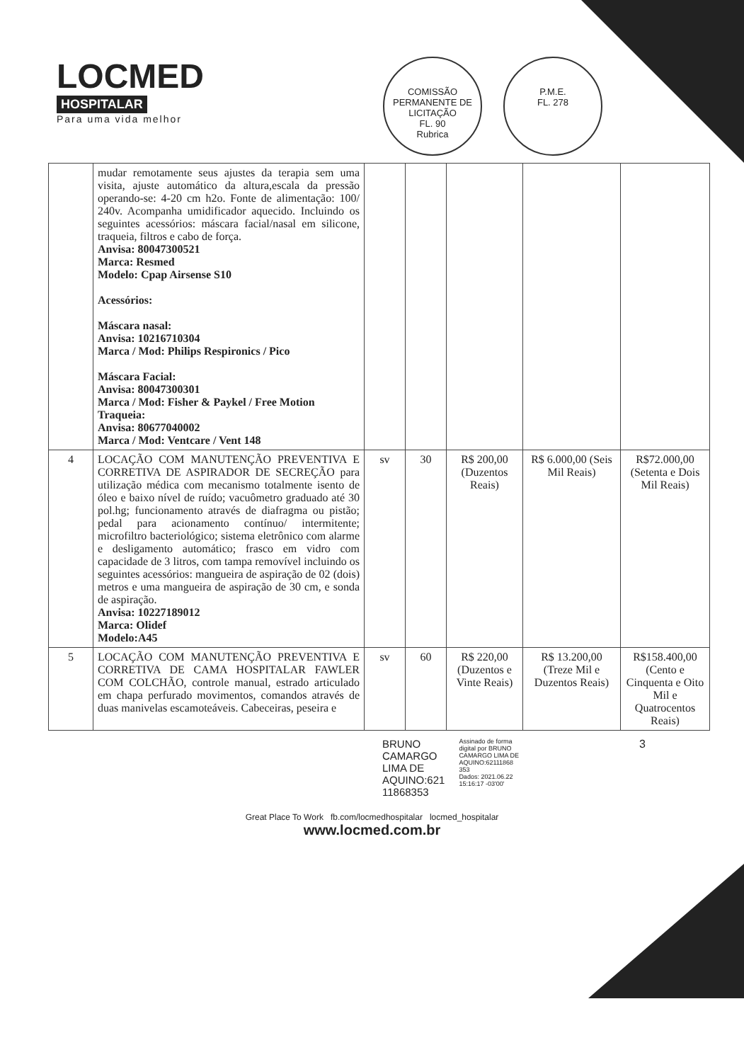LOCMED
HOSPITALAR
Para uma vida melhor
COMISSÃO PERMANENTE DE LICITAÇÃO
FL. 90
Rubrica
P.M.E.
FL. 278
| | mudar remotamente seus ajustes da terapia sem uma visita, ajuste automático da altura,escala da pressão operando-se: 4-20 cm h2o. Fonte de alimentação: 100/ 240v. Acompanha umidificador aquecido. Incluindo os seguintes acessórios: máscara facial/nasal em silicone, traqueia, filtros e cabo de força. Anvisa: 80047300521 Marca: Resmed Modelo: Cpap Airsense S10 Acessórios: Máscara nasal: Anvisa: 10216710304 Marca / Mod: Philips Respironics / Pico Máscara Facial: Anvisa: 80047300301 Marca / Mod: Fisher & Paykel / Free Motion Traqueia: Anvisa: 80677040002 Marca / Mod: Ventcare / Vent 148 | | | | | |
| 4 | LOCAÇÃO COM MANUTENÇÃO PREVENTIVA E CORRETIVA DE ASPIRADOR DE SECREÇÃO para utilização médica com mecanismo totalmente isento de óleo e baixo nível de ruído; vacuômetro graduado até 30 pol.hg; funcionamento através de diafragma ou pistão; pedal para acionamento contínuo/ intermitente; microfiltro bacteriológico; sistema eletrônico com alarme e desligamento automático; frasco em vidro com capacidade de 3 litros, com tampa removível incluindo os seguintes acessórios: mangueira de aspiração de 02 (dois) metros e uma mangueira de aspiração de 30 cm, e sonda de aspiração. Anvisa: 10227189012 Marca: Olidef Modelo:A45 | sv | 30 | R$ 200,00 (Duzentos Reais) | R$ 6.000,00 (Seis Mil Reais) | R$72.000,00 (Setenta e Dois Mil Reais) |
| 5 | LOCAÇÃO COM MANUTENÇÃO PREVENTIVA E CORRETIVA DE CAMA HOSPITALAR FAWLER COM COLCHÃO, controle manual, estrado articulado em chapa perfurado movimentos, comandos através de duas manivelas escamoteáveis. Cabeceiras, peseira e | sv | 60 | R$ 220,00 (Duzentos e Vinte Reais) | R$ 13.200,00 (Treze Mil e Duzentos Reais) | R$158.400,00 (Cento e Cinquenta e Oito Mil e Quatrocentos Reais) |
BRUNO
CAMARGO
LIMA DE
AQUINO:621
11868353
Assinado de forma
digital por BRUNO
CAMARGO LIMA DE
AQUINO:62111868
353
Dados: 2021.06.22
15:16:17 -03'00'
3
Great Place To Work fb.com/locmedhospitalar locmed_hospitalar
www.locmed.com.br